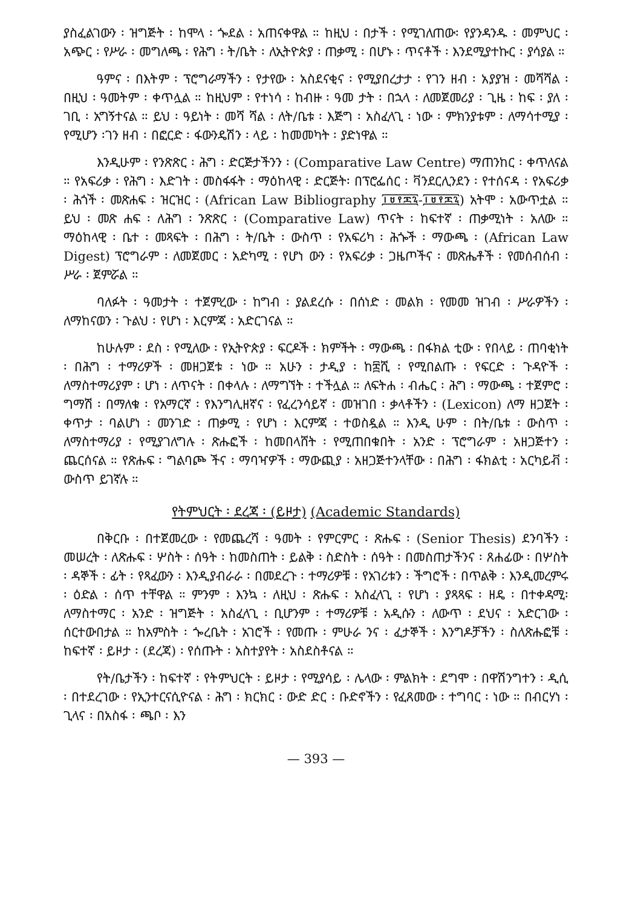ያስፈልገውን ፡ ዝግጅት ፡ ከሞላ ፡ ጐደል ፡ አጠናቀዋል ። ከዚህ ፡ በታች ፡ የሚገለጠው፡ የያንዳንዱ ፡ መምህር ፡ አጭር ፡ የሥራ ፡ መግለጫ ፡ የሕግ ፡ ት/ቤት ፡ ለኢትዮጵያ ፡ ጠቃሚ ፡ በሆኑ ፡ ጥናቶች ፡ እንደሚያተኩር ፡ ያሳያል ።
ዓምና ፡ በእትም ፡ ፕሮግራማችን ፡ የታየው ፡ አስደናቂና ፡ የሚያበረታታ ፡ የገን ዘብ ፡ አያያዝ ፡ መሻሻል ፡ በዚህ ፡ ዓመትም ፡ ቀጥሏል ። ከዚህም ፡ የተነሳ ፡ ከብዙ ፡ ዓመ ታት ፡ በኋላ ፡ ለመጀመሪያ ፡ ጊዜ ፡ ከፍ ፡ ያለ ፡ ገቢ ፡ አግኝተናል ። ይህ ፡ ዓይነት ፡ መሻ ሻል ፡ ለት/ቤቱ ፡ እጅግ ፡ አስፈላጊ ፡ ነው ፡ ምክንያቱም ፡ ለማሳተሚያ ፡ የሚሆን ፡ገን ዘብ ፡ በፎርድ ፡ ፋውንዴሽን ፡ ላይ ፡ ከመመካት ፡ ያድነዋል ።
እንዲሁም ፡ የንጽጽር ፡ ሕግ ፡ ድርጅታችንን ፡ (Comparative Law Centre) ማጠንከር ፡ ቀጥለናል ። የአፍሪቃ ፡ የሕግ ፡ እድገት ፡ መስፋፋት ፡ ማዕከላዊ ፡ ድርጅት፡ በፕሮፌሰር ፡ ቫንደርሊንደን ፡ የተሰናዳ ፡ የአፍሪቃ ፡ ሕጎች ፡ መጽሐፍ ፡ ዝርዝር ፡ (African Law Bibliography ፲፱፻፷፯-፲፱፻፷፯) አትሞ ፡ አውጥቷል ። ይህ ፡ መጽ ሐፍ ፡ ለሕግ ፡ ንጽጽር ፡ (Comparative Law) ጥናት ፡ ከፍተኛ ፡ ጠቃሚነት ፡ አለው ። ማዕከላዊ ፡ ቤተ ፡ መጻፍት ፡ በሕግ ፡ ት/ቤት ፡ ውስጥ ፡ የአፍሪካ ፡ ሕጐች ፡ ማውጫ ፡ (African Law Digest) ፕሮግራም ፡ ለመጀመር ፡ አድካሚ ፡ የሆነ ውን ፡ የአፍሪቃ ፡ ጋዜጦችና ፡ መጽሔቶች ፡ የመሰብሰብ ፡ ሥራ ፡ ጀምሯል ።
ባለፉት ፡ ዓመታት ፡ ተጀምረው ፡ ከግብ ፡ ያልደረሱ ፡ በሰነድ ፡ መልክ ፡ የመመ ዝገብ ፡ ሥራዎችን ፡ ለማከናወን ፡ ጉልህ ፡ የሆነ ፡ እርምጃ ፡ አድርገናል ።
ከሁሉም ፡ ደስ ፡ የሚለው ፡ የኢትዮጵያ ፡ ፍርዶች ፡ ክምችት ፡ ማውጫ ፡ በፋክል ቲው ፡ የበላይ ፡ ጠባቂነት ፡ በሕግ ፡ ተማሪዎች ፡ መዘጋጀቱ ፡ ነው ። አሁን ፡ ታዲያ ፡ ከ፰ሺ ፡ የሚበልጡ ፡ የፍርድ ፡ ጉዳዮች ፡ ለማስተማሪያም ፡ ሆነ ፡ ለጥናት ፡ በቀላሉ ፡ ለማግኘት ፡ ተችሏል ። ለፍትሐ ፡ ብሔር ፡ ሕግ ፡ ማውጫ ፡ ተጀምሮ ፡ ግማሽ ፡ በማለቁ ፡ የአማርኛ ፡ የእንግሊዘኛና ፡ የፈረንሳይኛ ፡ መዝገበ ፡ ቃላቶችን ፡ (Lexicon) ለማ ዘጋጀት ፡ ቀጥታ ፡ ባልሆነ ፡ መንገድ ፡ ጠቃሚ ፡ የሆነ ፡ እርምጃ ፡ ተወስዷል ። እንዲ ሁም ፡ በት/ቤቱ ፡ ውስጥ ፡ ለማስተማሪያ ፡ የሚያገለግሉ ፡ ጽሑፎች ፡ ከመበላሸት ፡ የሚጠበቁበት ፡ አንድ ፡ ፕሮግራም ፡ አዘጋጅተን ፡ ጨርሰናል ። የጽሑፍ ፡ ግልባጮ ችና ፡ ማባዣዎች ፡ ማውጪያ ፡ አዘጋጅተንላቸው ፡ በሕግ ፡ ፋክልቲ ፡ አርካይቭ ፡ ውስጥ ይገኛሉ ።
የትምህርት ፡ ደረጃ ፡ (ይዞታ) (Academic Standards)
በቅርቡ ፡ በተጀመረው ፡ የመጨረሻ ፡ ዓመት ፡ የምርምር ፡ ጽሑፍ ፡ (Senior Thesis) ደንባችን ፡ መሠረት ፡ ለጽሑፍ ፡ ሦስት ፡ ሰዓት ፡ ከመስጠት ፡ ይልቅ ፡ ስድስት ፡ ሰዓት ፡ በመስጠታችንና ፡ ጸሐፊው ፡ በሦስት ፡ ዳኞች ፡ ፊት ፡ የጻፈውን ፡ እንዲያብራራ ፡ በመደረጉ ፡ ተማሪዎቹ ፡ የአገሪቱን ፡ ችግሮች ፡ በጥልቅ ፡ እንዲመረምሩ ፡ ዕድል ፡ ሰጥ ተቸዋል ። ምንም ፡ እንኳ ፡ ለዚህ ፡ ጽሑፍ ፡ አስፈላጊ ፡ የሆነ ፡ ያጻጻፍ ፡ ዘዴ ፡ በተቀዳሚ፡ ለማስተማር ፡ አንድ ፡ ዝግጅት ፡ አስፈላጊ ፡ ቢሆንም ፡ ተማሪዎቹ ፡ አዲሱን ፡ ለውጥ ፡ ደህና ፡ አድርገው ፡ ሰርተውበታል ። ከአምስት ፡ ጐረቤት ፡ አገሮች ፡ የመጡ ፡ ምሁራ ንና ፡ ፈታኞች ፡ እንግዶቻችን ፡ ስለጽሑፎቹ ፡ ከፍተኛ ፡ ይዞታ ፡ (ደረጃ) ፡ የሰጡት ፡ አስተያየት ፡ አስደስቶናል ።
የት/ቤታችን ፡ ከፍተኛ ፡ የትምህርት ፡ ይዞታ ፡ የሚያሳይ ፡ ሌላው ፡ ምልክት ፡ ደግሞ ፡ በዋሽንግተን ፡ ዲሲ ፡ በተደረገው ፡ የኢንተርናሲዮናል ፡ ሕግ ፡ ክርክር ፡ ውድ ድር ፡ ቡድኖችን ፡ የፈጸመው ፡ ተግባር ፡ ነው ። በብርሃነ ፡ ጊላና ፡ በአስፋ ፡ ጫቦ ፡ እን
— 393 —